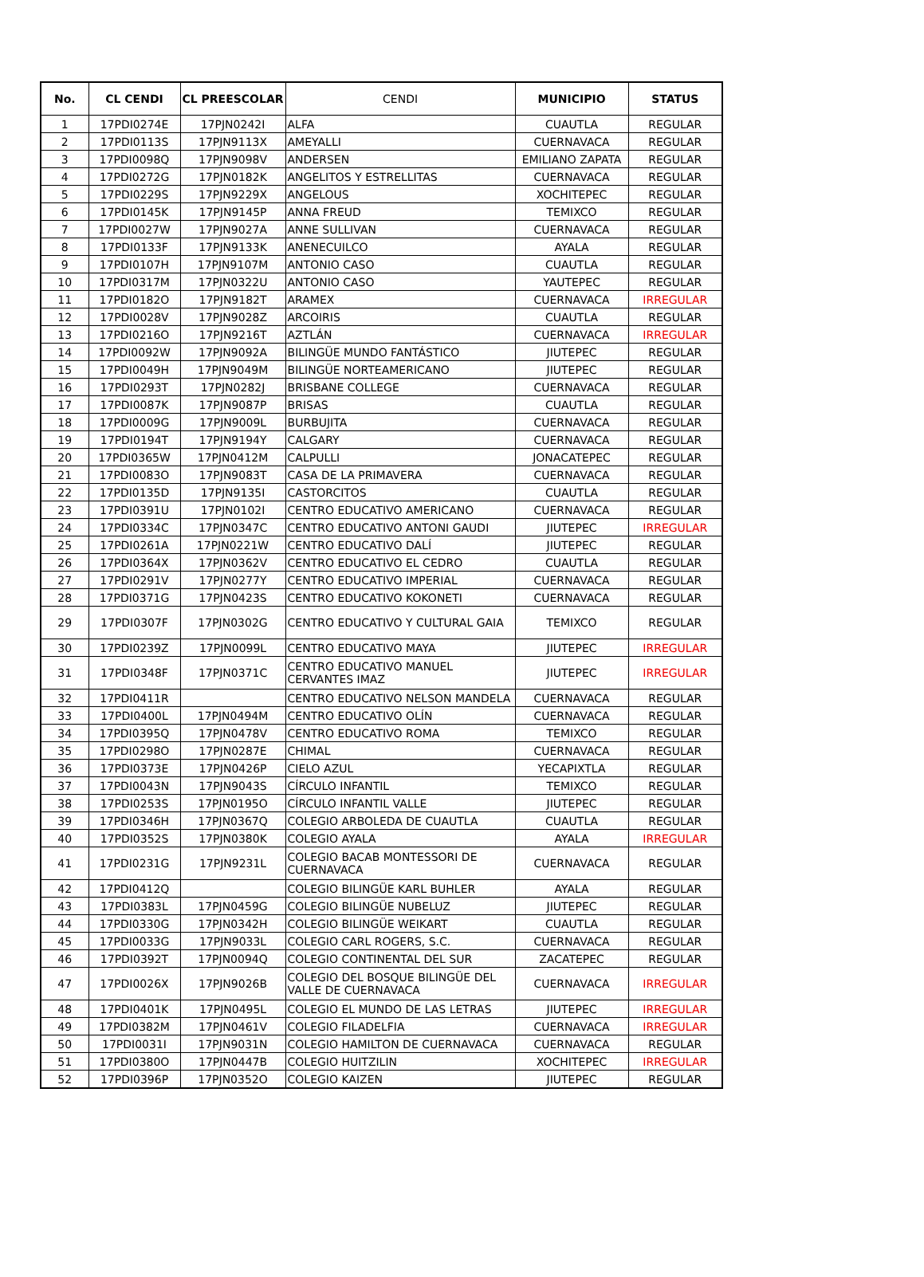| No. | CL CENDI | CL PREESCOLAR | CENDI | MUNICIPIO | STATUS |
| --- | --- | --- | --- | --- | --- |
| 1 | 17PDI0274E | 17PJN0242I | ALFA | CUAUTLA | REGULAR |
| 2 | 17PDI0113S | 17PJN9113X | AMEYALLI | CUERNAVACA | REGULAR |
| 3 | 17PDI0098Q | 17PJN9098V | ANDERSEN | EMILIANO ZAPATA | REGULAR |
| 4 | 17PDI0272G | 17PJN0182K | ANGELITOS Y ESTRELLITAS | CUERNAVACA | REGULAR |
| 5 | 17PDI0229S | 17PJN9229X | ANGELOUS | XOCHITEPEC | REGULAR |
| 6 | 17PDI0145K | 17PJN9145P | ANNA FREUD | TEMIXCO | REGULAR |
| 7 | 17PDI0027W | 17PJN9027A | ANNE SULLIVAN | CUERNAVACA | REGULAR |
| 8 | 17PDI0133F | 17PJN9133K | ANENECUILCO | AYALA | REGULAR |
| 9 | 17PDI0107H | 17PJN9107M | ANTONIO CASO | CUAUTLA | REGULAR |
| 10 | 17PDI0317M | 17PJN0322U | ANTONIO CASO | YAUTEPEC | REGULAR |
| 11 | 17PDI0182O | 17PJN9182T | ARAMEX | CUERNAVACA | IRREGULAR |
| 12 | 17PDI0028V | 17PJN9028Z | ARCOIRIS | CUAUTLA | REGULAR |
| 13 | 17PDI0216O | 17PJN9216T | AZTLÁN | CUERNAVACA | IRREGULAR |
| 14 | 17PDI0092W | 17PJN9092A | BILINGÜE MUNDO FANTÁSTICO | JIUTEPEC | REGULAR |
| 15 | 17PDI0049H | 17PJN9049M | BILINGÜE NORTEAMERICANO | JIUTEPEC | REGULAR |
| 16 | 17PDI0293T | 17PJN0282J | BRISBANE COLLEGE | CUERNAVACA | REGULAR |
| 17 | 17PDI0087K | 17PJN9087P | BRISAS | CUAUTLA | REGULAR |
| 18 | 17PDI0009G | 17PJN9009L | BURBUJITA | CUERNAVACA | REGULAR |
| 19 | 17PDI0194T | 17PJN9194Y | CALGARY | CUERNAVACA | REGULAR |
| 20 | 17PDI0365W | 17PJN0412M | CALPULLI | JONACATEPEC | REGULAR |
| 21 | 17PDI0083O | 17PJN9083T | CASA DE LA PRIMAVERA | CUERNAVACA | REGULAR |
| 22 | 17PDI0135D | 17PJN9135I | CASTORCITOS | CUAUTLA | REGULAR |
| 23 | 17PDI0391U | 17PJN0102I | CENTRO EDUCATIVO AMERICANO | CUERNAVACA | REGULAR |
| 24 | 17PDI0334C | 17PJN0347C | CENTRO EDUCATIVO ANTONI GAUDI | JIUTEPEC | IRREGULAR |
| 25 | 17PDI0261A | 17PJN0221W | CENTRO EDUCATIVO DALÍ | JIUTEPEC | REGULAR |
| 26 | 17PDI0364X | 17PJN0362V | CENTRO EDUCATIVO EL CEDRO | CUAUTLA | REGULAR |
| 27 | 17PDI0291V | 17PJN0277Y | CENTRO EDUCATIVO IMPERIAL | CUERNAVACA | REGULAR |
| 28 | 17PDI0371G | 17PJN0423S | CENTRO EDUCATIVO KOKONETI | CUERNAVACA | REGULAR |
| 29 | 17PDI0307F | 17PJN0302G | CENTRO EDUCATIVO Y CULTURAL GAIA | TEMIXCO | REGULAR |
| 30 | 17PDI0239Z | 17PJN0099L | CENTRO EDUCATIVO MAYA | JIUTEPEC | IRREGULAR |
| 31 | 17PDI0348F | 17PJN0371C | CENTRO EDUCATIVO MANUEL CERVANTES IMAZ | JIUTEPEC | IRREGULAR |
| 32 | 17PDI0411R | | CENTRO EDUCATIVO NELSON MANDELA | CUERNAVACA | REGULAR |
| 33 | 17PDI0400L | 17PJN0494M | CENTRO EDUCATIVO OLÍN | CUERNAVACA | REGULAR |
| 34 | 17PDI0395Q | 17PJN0478V | CENTRO EDUCATIVO ROMA | TEMIXCO | REGULAR |
| 35 | 17PDI0298O | 17PJN0287E | CHIMAL | CUERNAVACA | REGULAR |
| 36 | 17PDI0373E | 17PJN0426P | CIELO AZUL | YECAPIXTLA | REGULAR |
| 37 | 17PDI0043N | 17PJN9043S | CÍRCULO INFANTIL | TEMIXCO | REGULAR |
| 38 | 17PDI0253S | 17PJN0195O | CÍRCULO INFANTIL VALLE | JIUTEPEC | REGULAR |
| 39 | 17PDI0346H | 17PJN0367Q | COLEGIO ARBOLEDA DE CUAUTLA | CUAUTLA | REGULAR |
| 40 | 17PDI0352S | 17PJN0380K | COLEGIO AYALA | AYALA | IRREGULAR |
| 41 | 17PDI0231G | 17PJN9231L | COLEGIO BACAB MONTESSORI DE CUERNAVACA | CUERNAVACA | REGULAR |
| 42 | 17PDI0412Q | | COLEGIO BILINGÜE KARL BUHLER | AYALA | REGULAR |
| 43 | 17PDI0383L | 17PJN0459G | COLEGIO BILINGÜE NUBELUZ | JIUTEPEC | REGULAR |
| 44 | 17PDI0330G | 17PJN0342H | COLEGIO BILINGÜE WEIKART | CUAUTLA | REGULAR |
| 45 | 17PDI0033G | 17PJN9033L | COLEGIO CARL ROGERS, S.C. | CUERNAVACA | REGULAR |
| 46 | 17PDI0392T | 17PJN0094Q | COLEGIO CONTINENTAL DEL SUR | ZACATEPEC | REGULAR |
| 47 | 17PDI0026X | 17PJN9026B | COLEGIO DEL BOSQUE BILINGÜE DEL VALLE DE CUERNAVACA | CUERNAVACA | IRREGULAR |
| 48 | 17PDI0401K | 17PJN0495L | COLEGIO EL MUNDO DE LAS LETRAS | JIUTEPEC | IRREGULAR |
| 49 | 17PDI0382M | 17PJN0461V | COLEGIO FILADELFIA | CUERNAVACA | IRREGULAR |
| 50 | 17PDI0031I | 17PJN9031N | COLEGIO HAMILTON DE CUERNAVACA | CUERNAVACA | REGULAR |
| 51 | 17PDI0380O | 17PJN0447B | COLEGIO HUITZILIN | XOCHITEPEC | IRREGULAR |
| 52 | 17PDI0396P | 17PJN0352O | COLEGIO KAIZEN | JIUTEPEC | REGULAR |